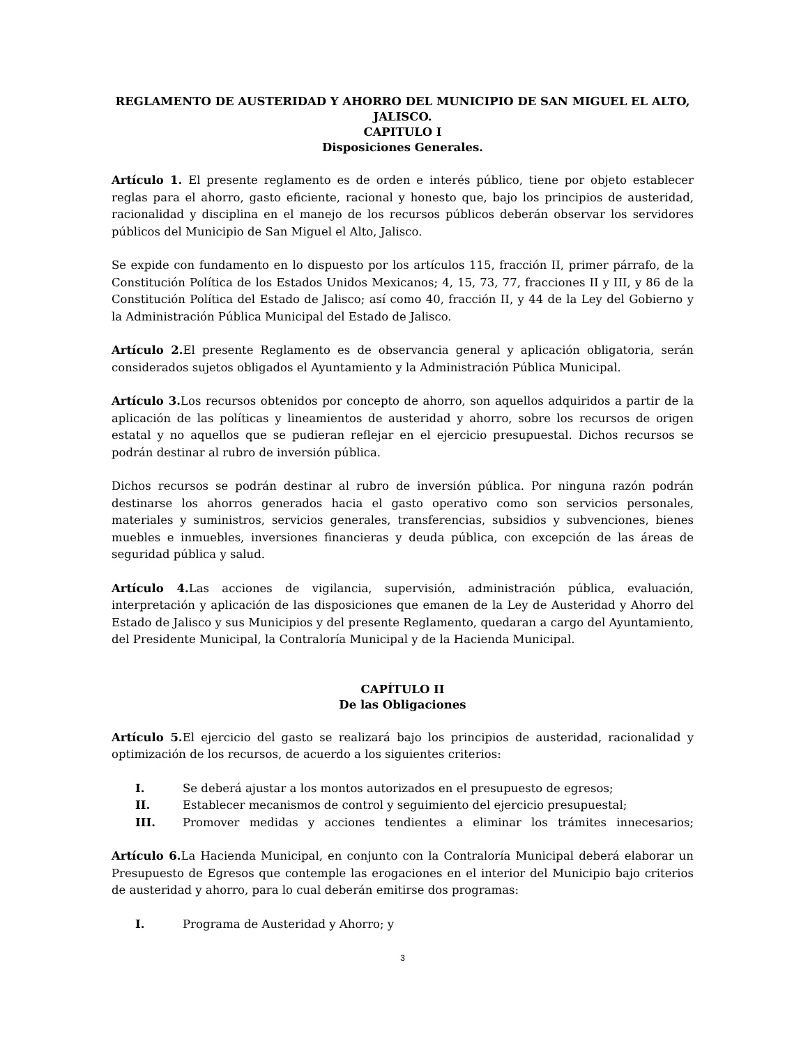REGLAMENTO DE AUSTERIDAD Y AHORRO DEL MUNICIPIO DE SAN MIGUEL EL ALTO, JALISCO.
CAPITULO I
Disposiciones Generales.
Artículo 1. El presente reglamento es de orden e interés público, tiene por objeto establecer reglas para el ahorro, gasto eficiente, racional y honesto que, bajo los principios de austeridad, racionalidad y disciplina en el manejo de los recursos públicos deberán observar los servidores públicos del Municipio de San Miguel el Alto, Jalisco.
Se expide con fundamento en lo dispuesto por los artículos 115, fracción II, primer párrafo, de la Constitución Política de los Estados Unidos Mexicanos; 4, 15, 73, 77, fracciones II y III, y 86 de la Constitución Política del Estado de Jalisco; así como 40, fracción II, y 44 de la Ley del Gobierno y la Administración Pública Municipal del Estado de Jalisco.
Artículo 2. El presente Reglamento es de observancia general y aplicación obligatoria, serán considerados sujetos obligados el Ayuntamiento y la Administración Pública Municipal.
Artículo 3. Los recursos obtenidos por concepto de ahorro, son aquellos adquiridos a partir de la aplicación de las políticas y lineamientos de austeridad y ahorro, sobre los recursos de origen estatal y no aquellos que se pudieran reflejar en el ejercicio presupuestal. Dichos recursos se podrán destinar al rubro de inversión pública.
Dichos recursos se podrán destinar al rubro de inversión pública. Por ninguna razón podrán destinarse los ahorros generados hacia el gasto operativo como son servicios personales, materiales y suministros, servicios generales, transferencias, subsidios y subvenciones, bienes muebles e inmuebles, inversiones financieras y deuda pública, con excepción de las áreas de seguridad pública y salud.
Artículo 4. Las acciones de vigilancia, supervisión, administración pública, evaluación, interpretación y aplicación de las disposiciones que emanen de la Ley de Austeridad y Ahorro del Estado de Jalisco y sus Municipios y del presente Reglamento, quedaran a cargo del Ayuntamiento, del Presidente Municipal, la Contraloría Municipal y de la Hacienda Municipal.
CAPÍTULO II
De las Obligaciones
Artículo 5. El ejercicio del gasto se realizará bajo los principios de austeridad, racionalidad y optimización de los recursos, de acuerdo a los siguientes criterios:
I. Se deberá ajustar a los montos autorizados en el presupuesto de egresos;
II. Establecer mecanismos de control y seguimiento del ejercicio presupuestal;
III. Promover medidas y acciones tendientes a eliminar los trámites innecesarios;
Artículo 6. La Hacienda Municipal, en conjunto con la Contraloría Municipal deberá elaborar un Presupuesto de Egresos que contemple las erogaciones en el interior del Municipio bajo criterios de austeridad y ahorro, para lo cual deberán emitirse dos programas:
I. Programa de Austeridad y Ahorro; y
3